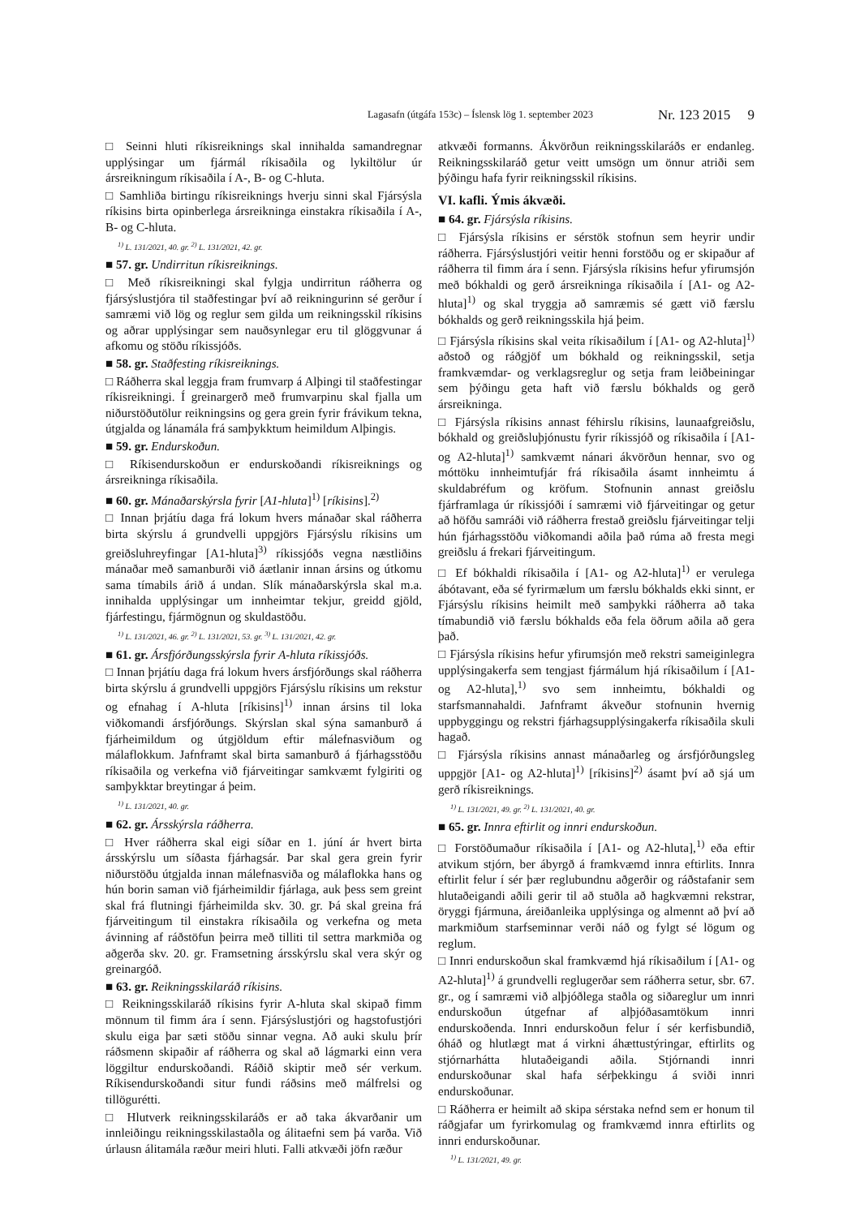Lagasafn (útgáfa 153c) – Íslensk lög 1. september 2023 Nr. 123 2015 9
□ Seinni hluti ríkisreiknings skal innihalda samandregnar upplýsingar um fjármál ríkisaðila og lykiltölur úr ársreikningum ríkisaðila í A-, B- og C-hluta.
□ Samhliða birtingu ríkisreiknings hverju sinni skal Fjársýsla ríkisins birta opinberlega ársreikninga einstakra ríkisaðila í A-, B- og C-hluta.
<sup>1)</sup> L. 131/2021, 40. gr. <sup>2)</sup> L. 131/2021, 42. gr.
■ 57. gr. Undirritun ríkisreiknings.
□ Með ríkisreikningi skal fylgja undirritun ráðherra og fjársýslustjóra til staðfestingar því að reikningurinn sé gerður í samræmi við lög og reglur sem gilda um reikningsskil ríkisins og aðrar upplýsingar sem nauðsynlegar eru til glöggvunar á afkomu og stöðu ríkissjóðs.
■ 58. gr. Staðfesting ríkisreiknings.
□ Ráðherra skal leggja fram frumvarp á Alþingi til staðfestingar ríkisreikningi. Í greinargerð með frumvarpinu skal fjalla um niðurstöðutölur reikningsins og gera grein fyrir frávikum tekna, útgjalda og lánamála frá samþykktum heimildum Alþingis.
■ 59. gr. Endurskoðun.
□ Ríkisendurskoðun er endurskoðandi ríkisreiknings og ársreikninga ríkisaðila.
■ 60. gr. Mánaðarskýrsla fyrir [A1-hluta]<sup>1)</sup> [ríkisins].<sup>2)</sup>
□ Innan þrjátíu daga frá lokum hvers mánaðar skal ráðherra birta skýrslu á grundvelli uppgjörs Fjársýslu ríkisins um greiðsluhreyfingar [A1-hluta]<sup>3)</sup> ríkissjóðs vegna næstliðins mánaðar með samanburði við áætlanir innan ársins og útkomu sama tímabils árið á undan. Slík mánaðarskýrsla skal m.a. innihalda upplýsingar um innheimtar tekjur, greidd gjöld, fjárfestingu, fjármögnun og skuldastöðu.
<sup>1)</sup> L. 131/2021, 46. gr. <sup>2)</sup> L. 131/2021, 53. gr. <sup>3)</sup> L. 131/2021, 42. gr.
■ 61. gr. Ársfjórðungsskýrsla fyrir A-hluta ríkissjóðs.
□ Innan þrjátíu daga frá lokum hvers ársfjórðungs skal ráðherra birta skýrslu á grundvelli uppgjörs Fjársýslu ríkisins um rekstur og efnahag í A-hluta [ríkisins]<sup>1)</sup> innan ársins til loka viðkomandi ársfjórðungs. Skýrslan skal sýna samanburð á fjárheimildum og útgjöldum eftir málefnasviðum og málaflokkum. Jafnframt skal birta samanburð á fjárhagsstöðu ríkisaðila og verkefna við fjárveitingar samkvæmt fylgiriti og samþykktar breytingar á þeim.
<sup>1)</sup> L. 131/2021, 40. gr.
■ 62. gr. Ársskýrsla ráðherra.
□ Hver ráðherra skal eigi síðar en 1. júní ár hvert birta ársskýrslu um síðasta fjárhagsár. Þar skal gera grein fyrir niðurstöðu útgjalda innan málefnasviða og málaflokka hans og hún borin saman við fjárheimildir fjárlaga, auk þess sem greint skal frá flutningi fjárheimilda skv. 30. gr. Þá skal greina frá fjárveitingum til einstakra ríkisaðila og verkefna og meta ávinning af ráðstöfun þeirra með tilliti til settra markmiða og aðgerða skv. 20. gr. Framsetning ársskýrslu skal vera skýr og greinargóð.
■ 63. gr. Reikningsskilaráð ríkisins.
□ Reikningsskilaráð ríkisins fyrir A-hluta skal skipað fimm mönnum til fimm ára í senn. Fjársýslustjóri og hagstofustjóri skulu eiga þar sæti stöðu sinnar vegna. Að auki skulu þrír ráðsmenn skipaðir af ráðherra og skal að lágmarki einn vera löggiltur endurskoðandi. Ráðið skiptir með sér verkum. Ríkisendurskoðandi situr fundi ráðsins með málfrelsi og tillögurétti.
□ Hlutverk reikningsskilaráðs er að taka ákvarðanir um innleiðingu reikningsskilastaðla og álitaefni sem þá varða. Við úrlausn álitamála ræður meiri hluti. Falli atkvæði jöfn ræður
atkvæði formanns. Ákvörðun reikningsskilaráðs er endanleg. Reikningsskilaráð getur veitt umsögn um önnur atriði sem þýðingu hafa fyrir reikningsskil ríkisins.
VI. kafli. Ýmis ákvæði.
■ 64. gr. Fjársýsla ríkisins.
□ Fjársýsla ríkisins er sérstök stofnun sem heyrir undir ráðherra. Fjársýslustjóri veitir henni forstöðu og er skipaður af ráðherra til fimm ára í senn. Fjársýsla ríkisins hefur yfirumsjón með bókhaldi og gerð ársreikninga ríkisaðila í [A1- og A2-hluta]<sup>1)</sup> og skal tryggja að samræmis sé gætt við færslu bókhalds og gerð reikningsskila hjá þeim.
□ Fjársýsla ríkisins skal veita ríkisaðilum í [A1- og A2-hluta]<sup>1)</sup> aðstoð og ráðgjöf um bókhald og reikningsskil, setja framkvæmdar- og verklagsreglur og setja fram leiðbeiningar sem þýðingu geta haft við færslu bókhalds og gerð ársreikninga.
□ Fjársýsla ríkisins annast féhirslu ríkisins, launaafgreiðslu, bókhald og greiðsluþjónustu fyrir ríkissjóð og ríkisaðila í [A1- og A2-hluta]<sup>1)</sup> samkvæmt nánari ákvörðun hennar, svo og móttöku innheimtufjár frá ríkisaðila ásamt innheimtu á skuldabréfum og kröfum. Stofnunin annast greiðslu fjárframlaga úr ríkissjóði í samræmi við fjárveitingar og getur að höfðu samráði við ráðherra frestað greiðslu fjárveitingar telji hún fjárhagsstöðu viðkomandi aðila það rúma að fresta megi greiðslu á frekari fjárveitingum.
□ Ef bókhaldi ríkisaðila í [A1- og A2-hluta]<sup>1)</sup> er verulega ábótavant, eða sé fyrirmælum um færslu bókhalds ekki sinnt, er Fjársýslu ríkisins heimilt með samþykki ráðherra að taka tímabundið við færslu bókhalds eða fela öðrum aðila að gera það.
□ Fjársýsla ríkisins hefur yfirumsjón með rekstri sameiginlegra upplýsingakerfa sem tengjast fjármálum hjá ríkisaðilum í [A1- og A2-hluta],<sup>1)</sup> svo sem innheimtu, bókhaldi og starfsmannahaldi. Jafnframt ákveður stofnunin hvernig uppbyggingu og rekstri fjárhagsupplýsingakerfa ríkisaðila skuli hagað.
□ Fjársýsla ríkisins annast mánaðarleg og ársfjórðungsleg uppgjör [A1- og A2-hluta]<sup>1)</sup> [ríkisins]<sup>2)</sup> ásamt því að sjá um gerð ríkisreiknings.
<sup>1)</sup> L. 131/2021, 49. gr. <sup>2)</sup> L. 131/2021, 40. gr.
■ 65. gr. Innra eftirlit og innri endurskoðun.
□ Forstöðumaður ríkisaðila í [A1- og A2-hluta],<sup>1)</sup> eða eftir atvikum stjórn, ber ábyrgð á framkvæmd innra eftirlits. Innra eftirlit felur í sér þær reglubundnu aðgerðir og ráðstafanir sem hlutaðeigandi aðili gerir til að stuðla að hagkvæmni rekstrar, öryggi fjármuna, áreiðanleika upplýsinga og almennt að því að markmiðum starfseminnar verði náð og fylgt sé lögum og reglum.
□ Innri endurskoðun skal framkvæmd hjá ríkisaðilum í [A1- og A2-hluta]<sup>1)</sup> á grundvelli reglugerðar sem ráðherra setur, sbr. 67. gr., og í samræmi við alþjóðlega staðla og siðareglur um innri endurskoðun útgefnar af alþjóðasamtökum innri endurskoðenda. Innri endurskoðun felur í sér kerfisbundið, óháð og hlutlægt mat á virkni áhættustýringar, eftirlits og stjórnarhátta hlutaðeigandi aðila. Stjórnandi innri endurskoðunar skal hafa sérþekkingu á sviði innri endurskoðunar.
□ Ráðherra er heimilt að skipa sérstaka nefnd sem er honum til ráðgjafar um fyrirkomulag og framkvæmd innra eftirlits og innri endurskoðunar.
<sup>1)</sup> L. 131/2021, 49. gr.